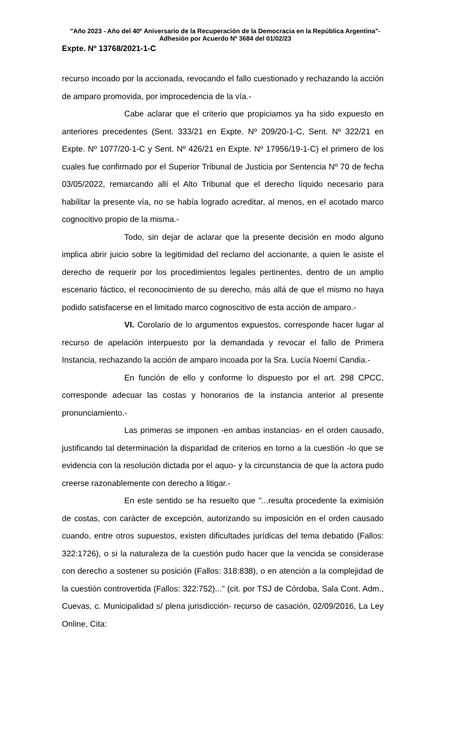"Año 2023 - Año del 40º Aniversario de la Recuperación de la Democracia en la República Argentina"- Adhesión por Acuerdo Nº 3684 del 01/02/23
Expte. Nº 13768/2021-1-C
recurso incoado por la accionada, revocando el fallo cuestionado y rechazando la acción de amparo promovida, por improcedencia de la vía.-
Cabe aclarar que el criterio que propiciamos ya ha sido expuesto en anteriores precedentes (Sent. 333/21 en Expte. Nº 209/20-1-C, Sent. Nº 322/21 en Expte. Nº 1077/20-1-C y Sent. Nº 426/21 en Expte. Nº 17956/19-1-C) el primero de los cuales fue confirmado por el Superior Tribunal de Justicia por Sentencia Nº 70 de fecha 03/05/2022, remarcando allí el Alto Tribunal que el derecho líquido necesario para habilitar la presente vía, no se había logrado acreditar, al menos, en el acotado marco cognocitivo propio de la misma.-
Todo, sin dejar de aclarar que la presente decisión en modo alguno implica abrir juicio sobre la legitimidad del reclamo del accionante, a quien le asiste el derecho de requerir por los procedimientos legales pertinentes, dentro de un amplio escenario fáctico, el reconocimiento de su derecho, más allá de que el mismo no haya podido satisfacerse en el limitado marco cognoscitivo de esta acción de amparo.-
VI. Corolario de lo argumentos expuestos, corresponde hacer lugar al recurso de apelación interpuesto por la demandada y revocar el fallo de Primera Instancia, rechazando la acción de amparo incoada por la Sra. Lucía Noemí Candia.-
En función de ello y conforme lo dispuesto por el art. 298 CPCC, corresponde adecuar las costas y honorarios de la instancia anterior al presente pronunciamiento.-
Las primeras se imponen -en ambas instancias- en el orden causado, justificando tal determinación la disparidad de criterios en torno a la cuestión -lo que se evidencia con la resolución dictada por el aquo- y la circunstancia de que la actora pudo creerse razonablemente con derecho a litigar.-
En este sentido se ha resuelto que "...resulta procedente la eximisión de costas, con carácter de excepción, autorizando su imposición en el orden causado cuando, entre otros supuestos, existen dificultades jurídicas del tema debatido (Fallos: 322:1726), o si la naturaleza de la cuestión pudo hacer que la vencida se considerase con derecho a sostener su posición (Fallos: 318:838), o en atención a la complejidad de la cuestión controvertida (Fallos: 322:752)..." (cit. por TSJ de Córdoba, Sala Cont. Adm., Cuevas, c. Municipalidad s/ plena jurisdicción- recurso de casación, 02/09/2016, La Ley Online, Cita: